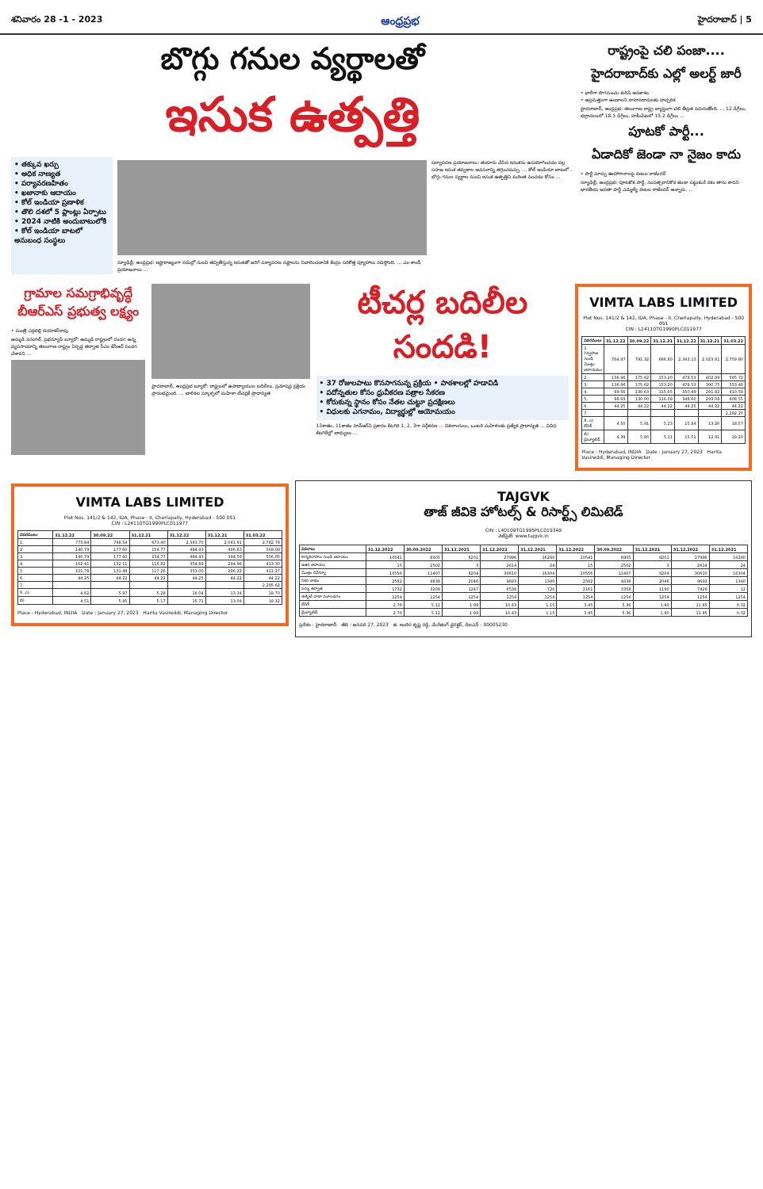శనివారం 28 -1 - 2023 ఆంధ్రప్రభ హైదరాబాద్ | 5
బొగ్గు గనుల వ్యర్థాలతో
ఇసుక ఉత్పత్తి
• తక్కువ ఖర్చు
• అధిక నాణ్యత
• పర్యావరణహితం
• ఖజానాకు ఆదాయం
• కోల్ ఇండియా ప్రణాళిక
• తొలి దశలో 5 ప్లాంట్లు ఏర్పాటు • 2024 నాటికి అందుబాటులోకి • కోల్ ఇండియా బాటలో అనుబంధ సంస్థలు
న్యూఢిల్లీ, ఆంధ్రప్రభ: ఇష్టారాజ్యంగా నదుల్లో నుంచి తవ్వితీస్తున్న ఇసుకతో జరిగే పర్యావరణ నష్టాలను నివారించడానికి కేంద్రం సరికొత్త వ్యూహాలు రచిస్తోంది. ... ఎం-శాండ్ ప్రయోజనాలు ...
పర్యావరణ ప్రయోజనాలు: తయారు చేసిన ఇసుకను ఉపయోగించడం వల్ల సహజ ఇసుక తవ్వకాల అవసరాన్ని తగ్గించవచ్చు. ... కోల్ ఇండియా బాటలో.. బొగ్గు గనుల వ్యర్థాల నుంచి ఇసుక ఉత్పత్తిని మరింత పెంచడం కోసం ...
రాష్ట్రంపై చలి పంజా....
హైదరాబాద్‌కు ఎల్లో అలర్ట్ జారీ
• భారీగా పొగమంచు కురిసే అవకాశం
• అప్రమత్తంగా ఉండాలని వాహనదారులకు హెచ్చరిక
హైదరాబాద్, ఆంధ్రప్రభ: తెలంగాణ రాష్ట్ర వ్యాప్తంగా చలి తీవ్రత పెరుగుతోంది. ... 12 డిగ్రీలు, భద్రాచలంలో 18.5 డిగ్రీలు, హకీంపేటలో 15.2 డిగ్రీలు ...
పూటకో పార్టీ...
ఏడాదికో జెండా నా నైజం కాదు
• పార్టీ మార్పు ఊహాగానాలపై ఈటల రాజేందర్
న్యూఢిల్లీ, ఆంధ్రప్రభ: పూటకొక పార్టీ, సంవత్సరానికొక జెండా పట్టుకునే రకం తాను కాదని భారతీయ జనతా పార్టీ ఎమ్మెల్యే ఈటల రాజేందర్ అన్నారు. ...
గ్రామాల సమగ్రాభివృద్ధే బీఆర్ఎస్ ప్రభుత్వ లక్ష్యం
• మంత్రి ఎర్రబెల్లి దయాకర్‌రావు
ఉమ్మడి వరంగల్, ప్రభన్యూస్ బ్యూరో: ఉమ్మడి రాష్ట్రంలో దండగ అన్న వ్యవసాయాన్ని తెలంగాణ రాష్ట్రం ఏర్పడ్డ తర్వాత సీఎం కేసీఆర్ పండగ చేశారని ...
హైదరాబాద్, ఆంధ్రప్రభ బ్యూరో: రాష్ట్రంలో ఉపాధ్యాయుల బదిలీలు, ప్రమోషన్ల ప్రక్రియ ప్రారంభమైంది. ... బాలికల స్కూళ్ళలో మహిళా టీచర్లకే ప్రాధాన్యత
టీచర్ల బదిలీల సందడి!
• 37 రోజులపాటు కొనసాగనున్న ప్రక్రియ • పాఠశాలల్లో హడావిడి
• పదోన్నతుల కోసం ధ్రువీకరణ పత్రాల సేకరణ
• కోరుకున్న స్థానం కోసం నేతల చుట్టూ ప్రదక్షిణలు
• విధులకు ఎగనామం, విద్యార్థుల్లో ఆయోమయం
13శాతం, 11శాతం హెచ్ఆర్ఏ ప్రకారం కేటగిరి 1, 2, 3గా వర్గీకరణ ... వికలాంగులు, ఒంటరి మహిళలకు ప్రత్యేక ప్రాధాన్యత ... వివిధ కేటగిరీల్లో బాధ్యులు ...
VIMTA LABS LIMITED
Plot Nos. 141/2 & 142, IDA, Phase - II, Cherlapally, Hyderabad - 500 051
CIN : L24110TG1990PLC011977
| వివరములు | 31.12.22 | 30.09.22 | 31.12.21 | 31.12.22 | 31.12.21 | 31.03.22 |
| --- | --- | --- | --- | --- | --- | --- |
| 1. నిర్వహణ నుండి మొత్తం ఆదాయము | 764.97 | 791.32 | 666.80 | 2,343.13 | 2,023.81 | 2,759.80 |
| 2. | 136.96 | 175.62 | 153.20 | 478.53 | 402.99 | 565.72 |
| 3. | 136.96 | 175.62 | 153.20 | 478.53 | 390.75 | 553.48 |
| 4. | 99.56 | 130.63 | 115.65 | 350.49 | 291.82 | 410.58 |
| 5. | 98.93 | 130.00 | 116.09 | 348.60 | 293.08 | 408.55 |
| 6. | 44.25 | 44.22 | 44.22 | 44.25 | 44.22 | 44.22 |
| 7. | | | | | | 2,292.27 |
| 8. ఎ) బేసిక్ | 4.50 | 5.91 | 5.23 | 15.84 | 13.20 | 18.57 |
| బి) డైల్యూటెడ్ | 4.39 | 5.80 | 5.11 | 15.51 | 12.91 | 18.20 |
Place : Hyderabad, INDIA Date : January 27, 2023 Harita Vasireddi, Managing Director
VIMTA LABS LIMITED
Plot Nos. 141/2 & 142, IDA, Phase - II, Cherlapally, Hyderabad - 500 051
CIN : L24110TG1990PLC011977
| వివరములు | 31.12.22 | 30.09.22 | 31.12.21 | 31.12.22 | 31.12.21 | 31.03.22 |
| --- | --- | --- | --- | --- | --- | --- |
| 1. | 773.84 | 798.54 | 673.40 | 2,363.70 | 2,041.91 | 2,782.79 |
| 2. | 140.79 | 177.60 | 154.77 | 484.43 | 406.83 | 569.09 |
| 3. | 140.79 | 177.60 | 154.77 | 484.43 | 394.59 | 556.85 |
| 4. | 102.41 | 132.11 | 116.82 | 354.89 | 294.96 | 413.30 |
| 5. | 101.78 | 131.48 | 117.26 | 353.00 | 296.22 | 411.27 |
| 6. | 44.25 | 44.22 | 44.22 | 44.25 | 44.22 | 44.22 |
| 7. | | | | | | 2,295.62 |
| 8. ఎ) | 4.62 | 5.97 | 5.28 | 16.04 | 13.34 | 18.70 |
| బి) | 4.51 | 5.85 | 5.17 | 15.71 | 13.04 | 18.32 |
Place : Hyderabad, INDIA Date : January 27, 2023 Harita Vasireddi, Managing Director
TAJGVK
తాజ్ జీవికె హోటల్స్ & రిసార్ట్స్ లిమిటెడ్
CIN : L40109TG1995PLC019349
వెబ్‌సైట్: www.tajgvk.in
| వివరాలు | 31.12.2022 | 30.09.2022 | 31.12.2021 | 31.12.2022 | 31.12.2021 | 31.12.2022 | 30.09.2022 | 31.12.2021 | 31.12.2022 | 31.12.2021 |
| --- | --- | --- | --- | --- | --- | --- | --- | --- | --- | --- |
| కార్యకలాపాల నుండి ఆదాయం | 10541 | 8905 | 8201 | 27996 | 16280 | 10541 | 8905 | 8201 | 27996 | 16280 |
| ఇతర ఆదాయం | 15 | 2502 | 3 | 2614 | 24 | 15 | 2502 | 3 | 2614 | 24 |
| మొత్తం రెవెన్యూ | 10556 | 11407 | 8204 | 30610 | 16304 | 10556 | 11407 | 8204 | 30610 | 16304 |
| నికర లాభం | 2582 | 4838 | 2046 | 9693 | 1340 | 2582 | 4838 | 2046 | 9693 | 1340 |
| పన్ను తర్వాత | 1732 | 3209 | 1247 | 6538 | 720 | 2161 | 3358 | 1190 | 7429 | 12 |
| ఈక్విటీ వాటా మూలధనం | 1254 | 1254 | 1254 | 1254 | 1254 | 1254 | 1254 | 1254 | 1254 | 1254 |
| బేసిక్ | 2.76 | 5.12 | 1.99 | 10.43 | 1.15 | 3.45 | 5.36 | 1.90 | 11.85 | 0.02 |
| డైల్యూటెడ్ | 2.76 | 5.12 | 1.99 | 10.43 | 1.15 | 3.45 | 5.36 | 1.90 | 11.85 | 0.02 |
ప్రదేశం : హైదరాబాద్ తేది : జనవరి 27, 2023 జి. ఇందిర కృష్ణ రెడ్డి, మేనేజింగ్ డైరెక్టర్, డిఐఎన్ - 00005230